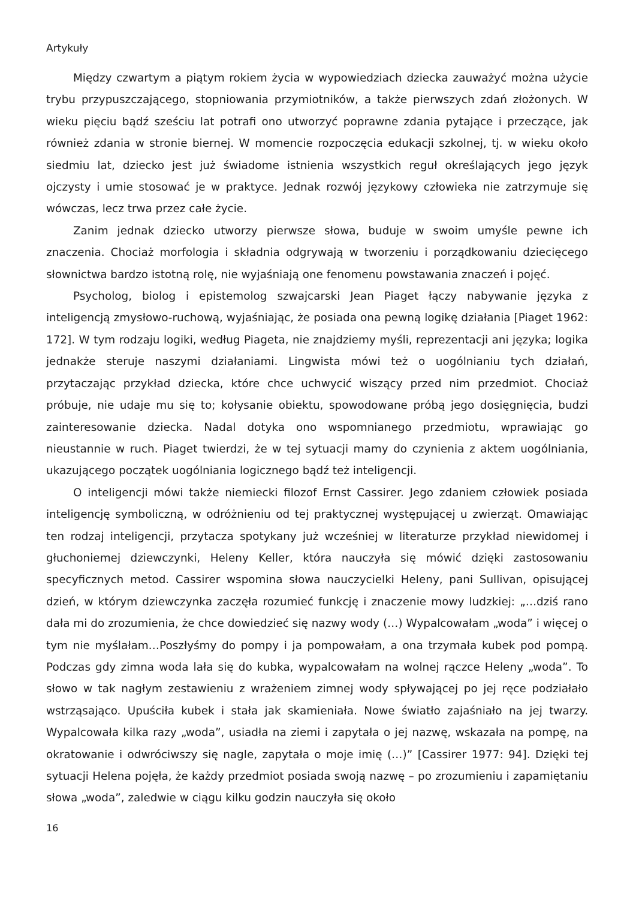Artykuły
Między czwartym a piątym rokiem życia w wypowiedziach dziecka zauważyć można użycie trybu przypuszczającego, stopniowania przymiotników, a także pierwszych zdań złożonych. W wieku pięciu bądź sześciu lat potrafi ono utworzyć poprawne zdania pytające i przeczące, jak również zdania w stronie biernej. W momencie rozpoczęcia edukacji szkolnej, tj. w wieku około siedmiu lat, dziecko jest już świadome istnienia wszystkich reguł określających jego język ojczysty i umie stosować je w praktyce. Jednak rozwój językowy człowieka nie zatrzymuje się wówczas, lecz trwa przez całe życie.
Zanim jednak dziecko utworzy pierwsze słowa, buduje w swoim umyśle pewne ich znaczenia. Chociaż morfologia i składnia odgrywają w tworzeniu i porządkowaniu dziecięcego słownictwa bardzo istotną rolę, nie wyjaśniają one fenomenu powstawania znaczeń i pojęć.
Psycholog, biolog i epistemolog szwajcarski Jean Piaget łączy nabywanie języka z inteligencją zmysłowo-ruchową, wyjaśniając, że posiada ona pewną logikę działania [Piaget 1962: 172]. W tym rodzaju logiki, według Piageta, nie znajdziemy myśli, reprezentacji ani języka; logika jednakże steruje naszymi działaniami. Lingwista mówi też o uogólnianiu tych działań, przytaczając przykład dziecka, które chce uchwycić wiszący przed nim przedmiot. Chociaż próbuje, nie udaje mu się to; kołysanie obiektu, spowodowane próbą jego dosięgnięcia, budzi zainteresowanie dziecka. Nadal dotyka ono wspomnianego przedmiotu, wprawiając go nieustannie w ruch. Piaget twierdzi, że w tej sytuacji mamy do czynienia z aktem uogólniania, ukazującego początek uogólniania logicznego bądź też inteligencji.
O inteligencji mówi także niemiecki filozof Ernst Cassirer. Jego zdaniem człowiek posiada inteligencję symboliczną, w odróżnieniu od tej praktycznej występującej u zwierząt. Omawiając ten rodzaj inteligencji, przytacza spotykany już wcześniej w literaturze przykład niewidomej i głuchoniemej dziewczynki, Heleny Keller, która nauczyła się mówić dzięki zastosowaniu specyficznych metod. Cassirer wspomina słowa nauczycielki Heleny, pani Sullivan, opisującej dzień, w którym dziewczynka zaczęła rozumieć funkcję i znaczenie mowy ludzkiej: „…dziś rano dała mi do zrozumienia, że chce dowiedzieć się nazwy wody (…) Wypalcowałam „woda” i więcej o tym nie myślałam…Poszłyśmy do pompy i ja pompowałam, a ona trzymała kubek pod pompą. Podczas gdy zimna woda lała się do kubka, wypalcowałam na wolnej rączce Heleny „woda”. To słowo w tak nagłym zestawieniu z wrażeniem zimnej wody spływającej po jej ręce podziałało wstrząsająco. Upuściła kubek i stała jak skamieniała. Nowe światło zajaśniało na jej twarzy. Wypalcowała kilka razy „woda”, usiadła na ziemi i zapytała o jej nazwę, wskazała na pompę, na okratowanie i odwróciwszy się nagle, zapytała o moje imię (…)” [Cassirer 1977: 94]. Dzięki tej sytuacji Helena pojęła, że każdy przedmiot posiada swoją nazwę – po zrozumieniu i zapamiętaniu słowa „woda”, zaledwie w ciągu kilku godzin nauczyła się około
16